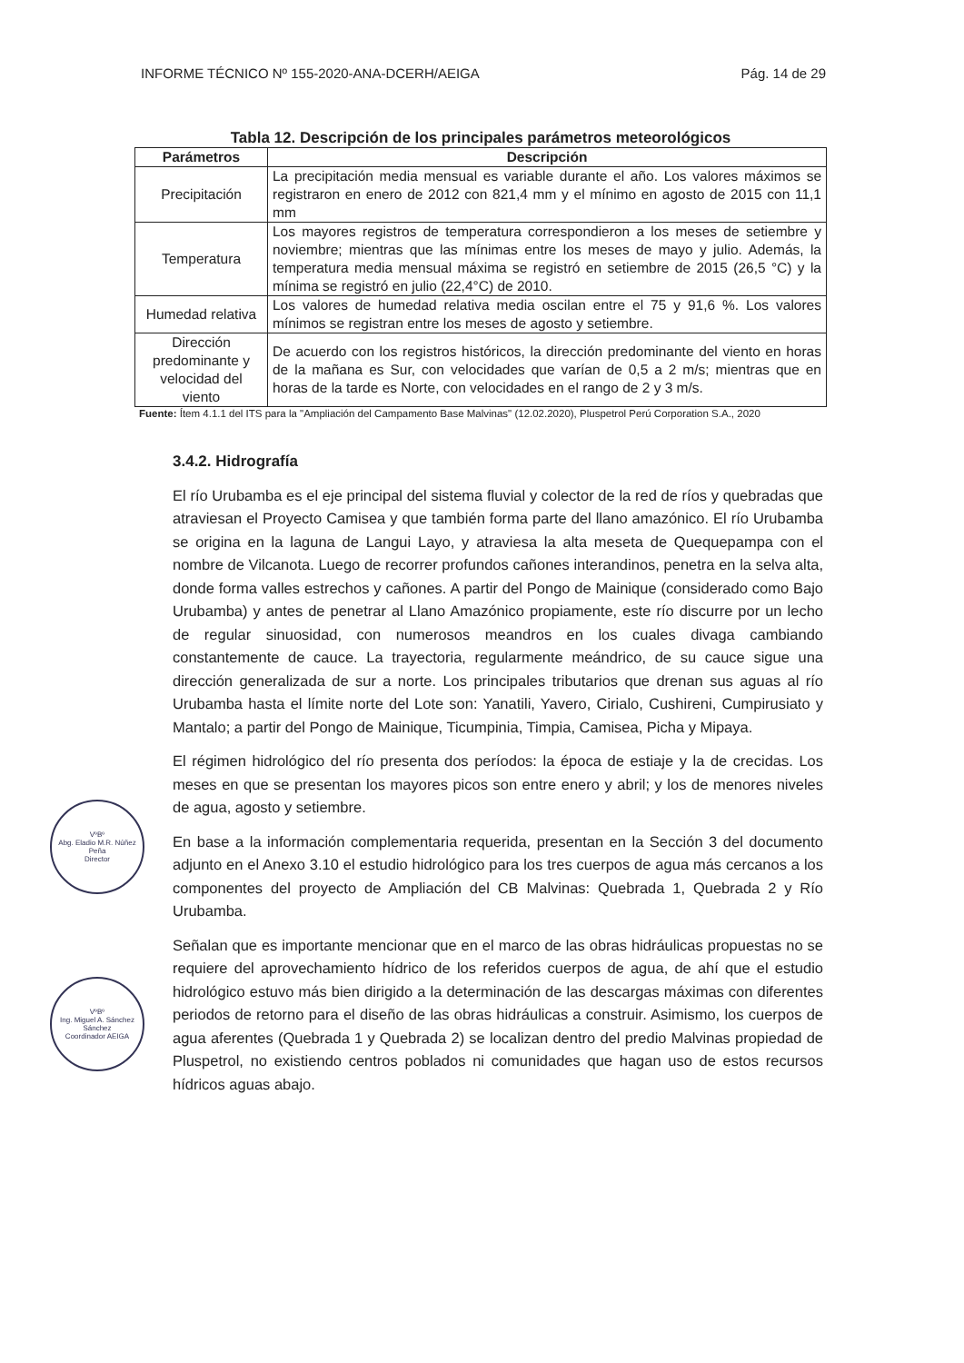INFORME TÉCNICO Nº 155-2020-ANA-DCERH/AEIGA Pág. 14 de 29
Tabla 12. Descripción de los principales parámetros meteorológicos
| Parámetros | Descripción |
| --- | --- |
| Precipitación | La precipitación media mensual es variable durante el año. Los valores máximos se registraron en enero de 2012 con 821,4 mm y el mínimo en agosto de 2015 con 11,1 mm |
| Temperatura | Los mayores registros de temperatura correspondieron a los meses de setiembre y noviembre; mientras que las mínimas entre los meses de mayo y julio. Además, la temperatura media mensual máxima se registró en setiembre de 2015 (26,5 °C) y la mínima se registró en julio (22,4°C) de 2010. |
| Humedad relativa | Los valores de humedad relativa media oscilan entre el 75 y 91,6 %. Los valores mínimos se registran entre los meses de agosto y setiembre. |
| Dirección predominante y velocidad del viento | De acuerdo con los registros históricos, la dirección predominante del viento en horas de la mañana es Sur, con velocidades que varían de 0,5 a 2 m/s; mientras que en horas de la tarde es Norte, con velocidades en el rango de 2 y 3 m/s. |
Fuente: Ítem 4.1.1 del ITS para la "Ampliación del Campamento Base Malvinas" (12.02.2020), Pluspetrol Perú Corporation S.A., 2020
3.4.2. Hidrografía
El río Urubamba es el eje principal del sistema fluvial y colector de la red de ríos y quebradas que atraviesan el Proyecto Camisea y que también forma parte del llano amazónico. El río Urubamba se origina en la laguna de Langui Layo, y atraviesa la alta meseta de Quequepampa con el nombre de Vilcanota. Luego de recorrer profundos cañones interandinos, penetra en la selva alta, donde forma valles estrechos y cañones. A partir del Pongo de Mainique (considerado como Bajo Urubamba) y antes de penetrar al Llano Amazónico propiamente, este río discurre por un lecho de regular sinuosidad, con numerosos meandros en los cuales divaga cambiando constantemente de cauce. La trayectoria, regularmente meándrico, de su cauce sigue una dirección generalizada de sur a norte. Los principales tributarios que drenan sus aguas al río Urubamba hasta el límite norte del Lote son: Yanatili, Yavero, Cirialo, Cushireni, Cumpirusiato y Mantalo; a partir del Pongo de Mainique, Ticumpinia, Timpia, Camisea, Picha y Mipaya.
El régimen hidrológico del río presenta dos períodos: la época de estiaje y la de crecidas. Los meses en que se presentan los mayores picos son entre enero y abril; y los de menores niveles de agua, agosto y setiembre.
En base a la información complementaria requerida, presentan en la Sección 3 del documento adjunto en el Anexo 3.10 el estudio hidrológico para los tres cuerpos de agua más cercanos a los componentes del proyecto de Ampliación del CB Malvinas: Quebrada 1, Quebrada 2 y Río Urubamba.
Señalan que es importante mencionar que en el marco de las obras hidráulicas propuestas no se requiere del aprovechamiento hídrico de los referidos cuerpos de agua, de ahí que el estudio hidrológico estuvo más bien dirigido a la determinación de las descargas máximas con diferentes periodos de retorno para el diseño de las obras hidráulicas a construir. Asimismo, los cuerpos de agua aferentes (Quebrada 1 y Quebrada 2) se localizan dentro del predio Malvinas propiedad de Pluspetrol, no existiendo centros poblados ni comunidades que hagan uso de estos recursos hídricos aguas abajo.
VºBº
Abg. Eladio M.R. Núñez Peña
Director
VºBº
Ing. Miguel A. Sánchez Sánchez
Coordinador AEIGA